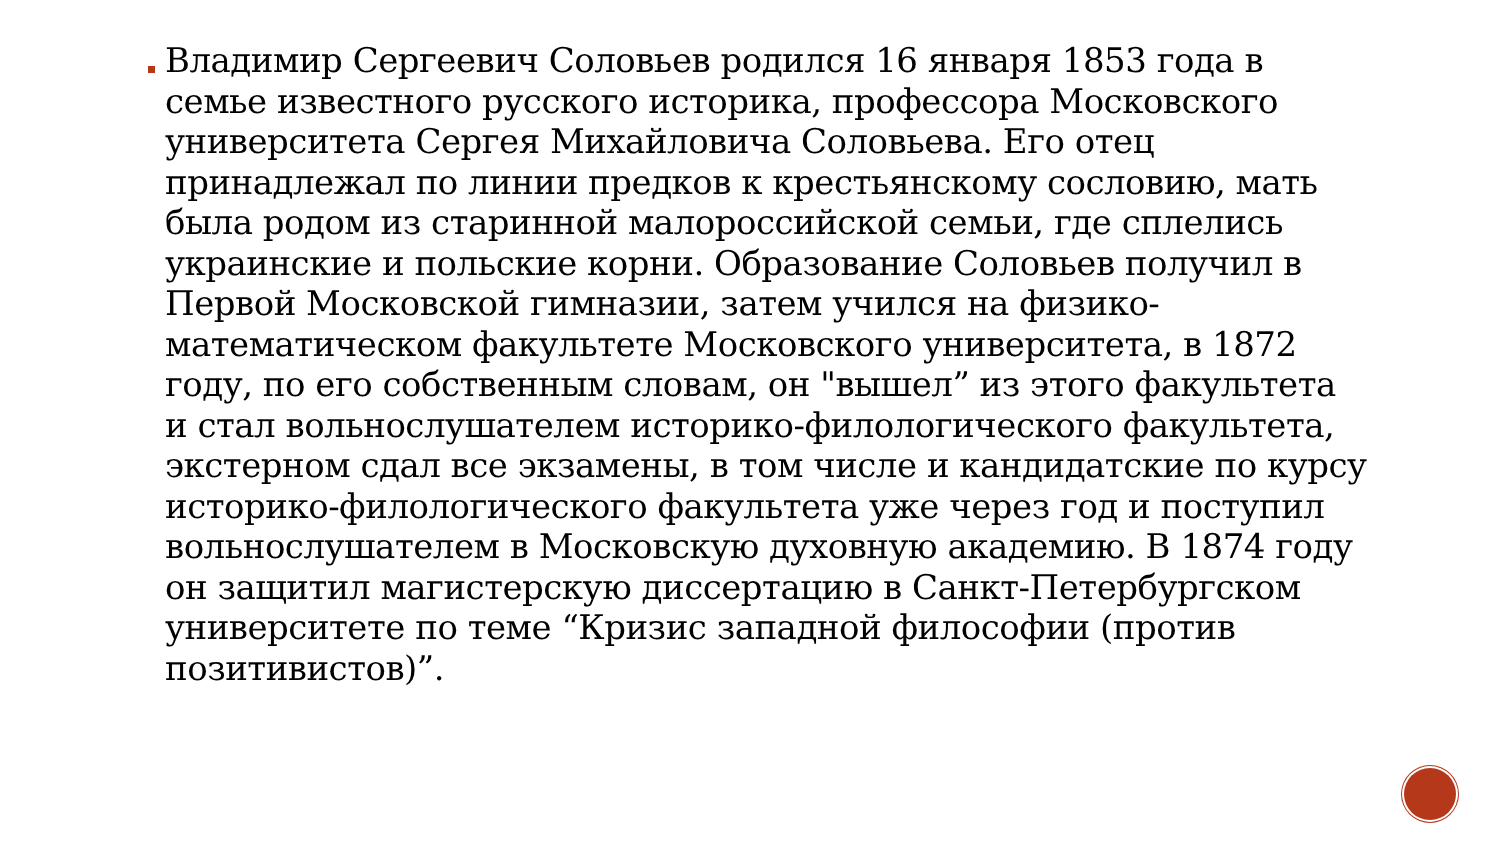Владимир Сергеевич Соловьев родился 16 января 1853 года в семье известного русского историка, профессора Московского университета Сергея Михайловича Соловьева. Его отец принадлежал по линии предков к крестьянскому сословию, мать была родом из старинной малороссийской семьи, где сплелись украинские и польские корни. Образование Соловьев получил в Первой Московской гимназии, затем учился на физико-математическом факультете Московского университета, в 1872 году, по его собственным словам, он "вышел” из этого факультета и стал вольнослушателем историко-филологического факультета, экстерном сдал все экзамены, в том числе и кандидатские по курсу историко-филологического факультета уже через год и поступил вольнослушателем в Московскую духовную академию. В 1874 году он защитил магистерскую диссертацию в Санкт-Петербургском университете по теме “Кризис западной философии (против позитивистов)”.